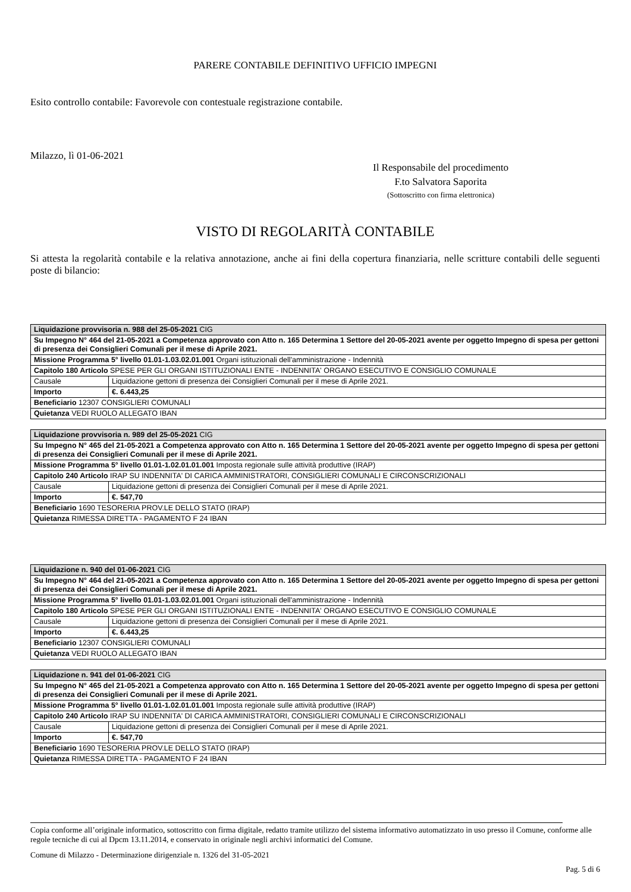PARERE CONTABILE DEFINITIVO UFFICIO IMPEGNI
Esito controllo contabile: Favorevole con contestuale registrazione contabile.
Milazzo, lì 01-06-2021
Il Responsabile del procedimento
F.to Salvatora Saporita
(Sottoscritto con firma elettronica)
VISTO DI REGOLARITÀ CONTABILE
Si attesta la regolarità contabile e la relativa annotazione, anche ai fini della copertura finanziaria, nelle scritture contabili delle seguenti poste di bilancio:
| Liquidazione provvisoria n. 988 del 25-05-2021 CIG | |
| Su Impegno N° 464 del 21-05-2021 a Competenza approvato con Atto n. 165 Determina 1 Settore del 20-05-2021 avente per oggetto Impegno di spesa per gettoni di presenza dei Consiglieri Comunali per il mese di Aprile 2021. | |
| Missione Programma 5° livello 01.01-1.03.02.01.001 Organi istituzionali dell'amministrazione - Indennità | |
| Capitolo 180 Articolo SPESE PER GLI ORGANI ISTITUZIONALI ENTE - INDENNITA' ORGANO ESECUTIVO E CONSIGLIO COMUNALE | |
| Causale | Liquidazione gettoni di presenza dei Consiglieri Comunali per il mese di Aprile 2021. |
| Importo | €. 6.443,25 |
| Beneficiario 12307 CONSIGLIERI COMUNALI | |
| Quietanza VEDI RUOLO ALLEGATO IBAN | |
| Liquidazione provvisoria n. 989 del 25-05-2021 CIG | |
| Su Impegno N° 465 del 21-05-2021 a Competenza approvato con Atto n. 165 Determina 1 Settore del 20-05-2021 avente per oggetto Impegno di spesa per gettoni di presenza dei Consiglieri Comunali per il mese di Aprile 2021. | |
| Missione Programma 5° livello 01.01-1.02.01.01.001 Imposta regionale sulle attività produttive (IRAP) | |
| Capitolo 240 Articolo IRAP SU INDENNITA' DI CARICA AMMINISTRATORI, CONSIGLIERI COMUNALI E CIRCONSCRIZIONALI | |
| Causale | Liquidazione gettoni di presenza dei Consiglieri Comunali per il mese di Aprile 2021. |
| Importo | €. 547,70 |
| Beneficiario 1690 TESORERIA PROV.LE DELLO STATO (IRAP) | |
| Quietanza RIMESSA DIRETTA - PAGAMENTO F 24 IBAN | |
| Liquidazione n. 940 del 01-06-2021 CIG | |
| Su Impegno N° 464 del 21-05-2021 a Competenza approvato con Atto n. 165 Determina 1 Settore del 20-05-2021 avente per oggetto Impegno di spesa per gettoni di presenza dei Consiglieri Comunali per il mese di Aprile 2021. | |
| Missione Programma 5° livello 01.01-1.03.02.01.001 Organi istituzionali dell'amministrazione - Indennità | |
| Capitolo 180 Articolo SPESE PER GLI ORGANI ISTITUZIONALI ENTE - INDENNITA' ORGANO ESECUTIVO E CONSIGLIO COMUNALE | |
| Causale | Liquidazione gettoni di presenza dei Consiglieri Comunali per il mese di Aprile 2021. |
| Importo | €. 6.443,25 |
| Beneficiario 12307 CONSIGLIERI COMUNALI | |
| Quietanza VEDI RUOLO ALLEGATO IBAN | |
| Liquidazione n. 941 del 01-06-2021 CIG | |
| Su Impegno N° 465 del 21-05-2021 a Competenza approvato con Atto n. 165 Determina 1 Settore del 20-05-2021 avente per oggetto Impegno di spesa per gettoni di presenza dei Consiglieri Comunali per il mese di Aprile 2021. | |
| Missione Programma 5° livello 01.01-1.02.01.01.001 Imposta regionale sulle attività produttive (IRAP) | |
| Capitolo 240 Articolo IRAP SU INDENNITA' DI CARICA AMMINISTRATORI, CONSIGLIERI COMUNALI E CIRCONSCRIZIONALI | |
| Causale | Liquidazione gettoni di presenza dei Consiglieri Comunali per il mese di Aprile 2021. |
| Importo | €. 547,70 |
| Beneficiario 1690 TESORERIA PROV.LE DELLO STATO (IRAP) | |
| Quietanza RIMESSA DIRETTA - PAGAMENTO F 24 IBAN | |
Copia conforme all’originale informatico, sottoscritto con firma digitale, redatto tramite utilizzo del sistema informativo automatizzato in uso presso il Comune, conforme alle regole tecniche di cui al Dpcm 13.11.2014, e conservato in originale negli archivi informatici del Comune.
Comune di Milazzo - Determinazione dirigenziale n. 1326 del 31-05-2021
Pag. 5 di 6